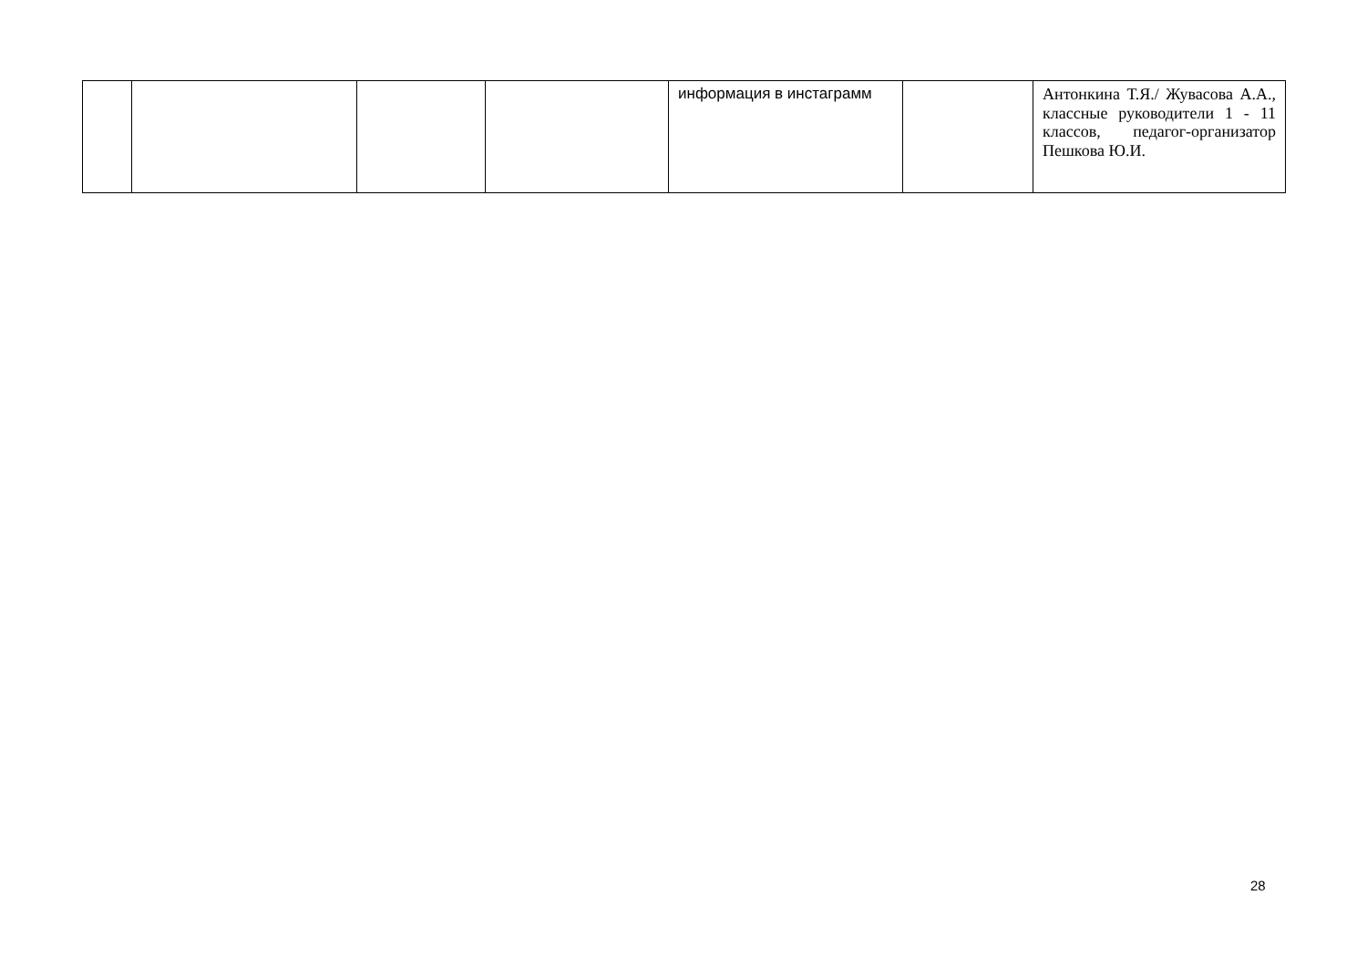| | | | | информация в инстаграмм | | Антонкина Т.Я./ Жувасова А.А., классные руководители 1 - 11 классов, педагог-организатор Пешкова Ю.И. |
28